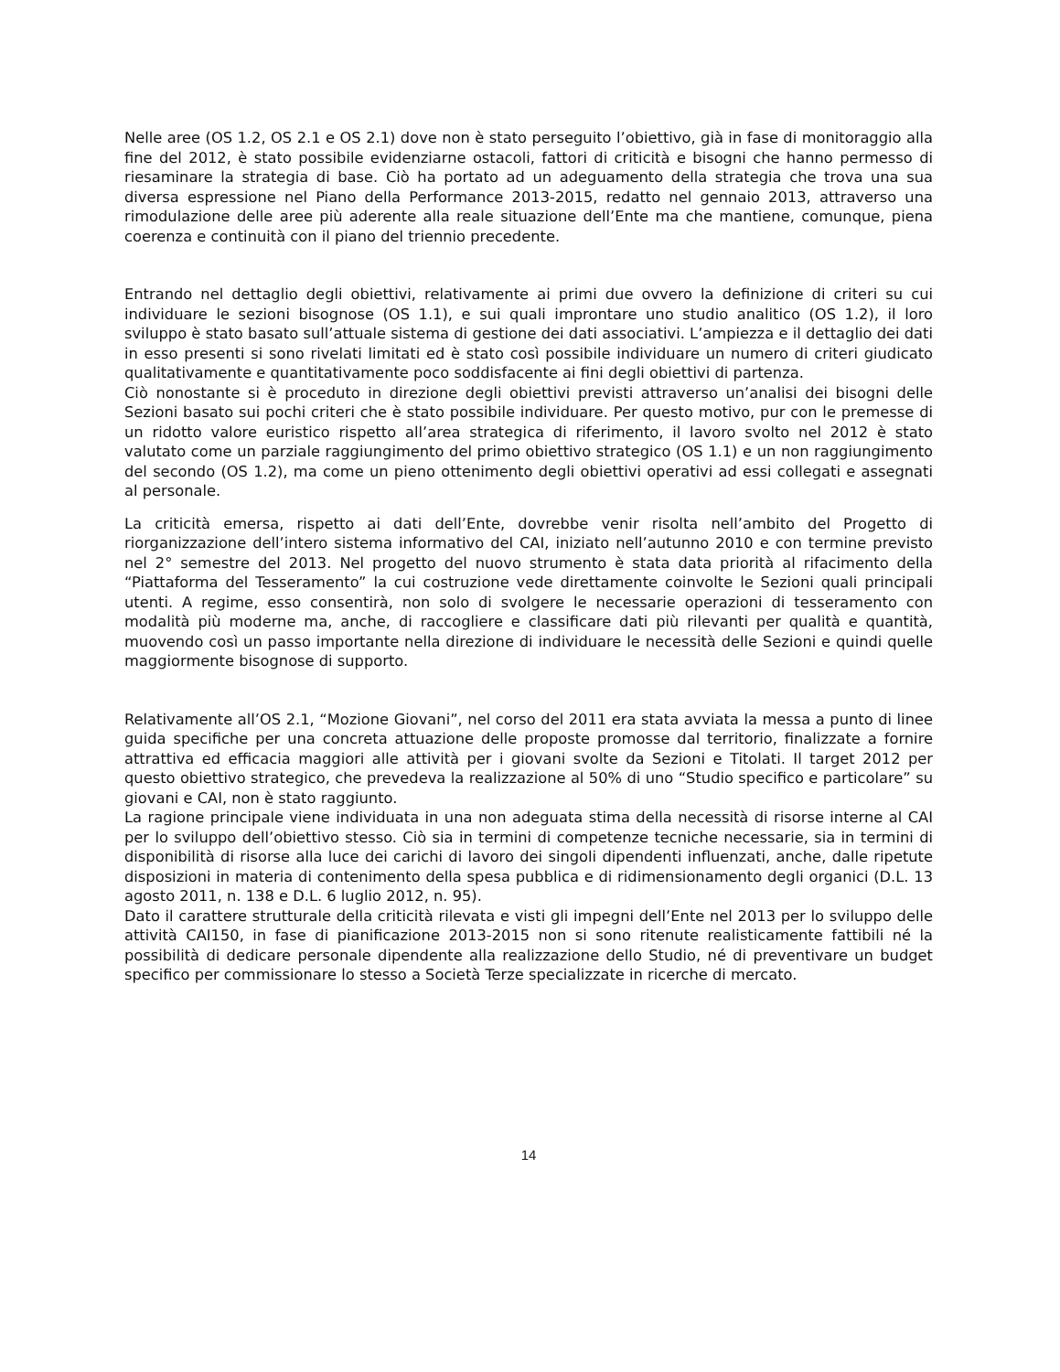Nelle aree (OS 1.2, OS 2.1 e OS 2.1) dove non è stato perseguito l’obiettivo, già in fase di monitoraggio alla fine del 2012, è stato possibile evidenziarne ostacoli, fattori di criticità e bisogni che hanno permesso di riesaminare la strategia di base. Ciò ha portato ad un adeguamento della strategia che trova una sua diversa espressione nel Piano della Performance 2013-2015, redatto nel gennaio 2013, attraverso una rimodulazione delle aree più aderente alla reale situazione dell’Ente ma che mantiene, comunque, piena coerenza e continuità con il piano del triennio precedente.
Entrando nel dettaglio degli obiettivi, relativamente ai primi due ovvero la definizione di criteri su cui individuare le sezioni bisognose (OS 1.1), e sui quali improntare uno studio analitico (OS 1.2), il loro sviluppo è stato basato sull’attuale sistema di gestione dei dati associativi. L’ampiezza e il dettaglio dei dati in esso presenti si sono rivelati limitati ed è stato così possibile individuare un numero di criteri giudicato qualitativamente e quantitativamente poco soddisfacente ai fini degli obiettivi di partenza.
Ciò nonostante si è proceduto in direzione degli obiettivi previsti attraverso un’analisi dei bisogni delle Sezioni basato sui pochi criteri che è stato possibile individuare. Per questo motivo, pur con le premesse di un ridotto valore euristico rispetto all’area strategica di riferimento, il lavoro svolto nel 2012 è stato valutato come un parziale raggiungimento del primo obiettivo strategico (OS 1.1) e un non raggiungimento del secondo (OS 1.2), ma come un pieno ottenimento degli obiettivi operativi ad essi collegati e assegnati al personale.
La criticità emersa, rispetto ai dati dell’Ente, dovrebbe venir risolta nell’ambito del Progetto di riorganizzazione dell’intero sistema informativo del CAI, iniziato nell’autunno 2010 e con termine previsto nel 2° semestre del 2013. Nel progetto del nuovo strumento è stata data priorità al rifacimento della “Piattaforma del Tesseramento” la cui costruzione vede direttamente coinvolte le Sezioni quali principali utenti. A regime, esso consentirà, non solo di svolgere le necessarie operazioni di tesseramento con modalità più moderne ma, anche, di raccogliere e classificare dati più rilevanti per qualità e quantità, muovendo così un passo importante nella direzione di individuare le necessità delle Sezioni e quindi quelle maggiormente bisognose di supporto.
Relativamente all’OS 2.1, “Mozione Giovani”, nel corso del 2011 era stata avviata la messa a punto di linee guida specifiche per una concreta attuazione delle proposte promosse dal territorio, finalizzate a fornire attrattiva ed efficacia maggiori alle attività per i giovani svolte da Sezioni e Titolati. Il target 2012 per questo obiettivo strategico, che prevedeva la realizzazione al 50% di uno “Studio specifico e particolare” su giovani e CAI, non è stato raggiunto.
La ragione principale viene individuata in una non adeguata stima della necessità di risorse interne al CAI per lo sviluppo dell’obiettivo stesso. Ciò sia in termini di competenze tecniche necessarie, sia in termini di disponibilità di risorse alla luce dei carichi di lavoro dei singoli dipendenti influenzati, anche, dalle ripetute disposizioni in materia di contenimento della spesa pubblica e di ridimensionamento degli organici (D.L. 13 agosto 2011, n. 138 e D.L. 6 luglio 2012, n. 95).
Dato il carattere strutturale della criticità rilevata e visti gli impegni dell’Ente nel 2013 per lo sviluppo delle attività CAI150, in fase di pianificazione 2013-2015 non si sono ritenute realisticamente fattibili né la possibilità di dedicare personale dipendente alla realizzazione dello Studio, né di preventivare un budget specifico per commissionare lo stesso a Società Terze specializzate in ricerche di mercato.
14